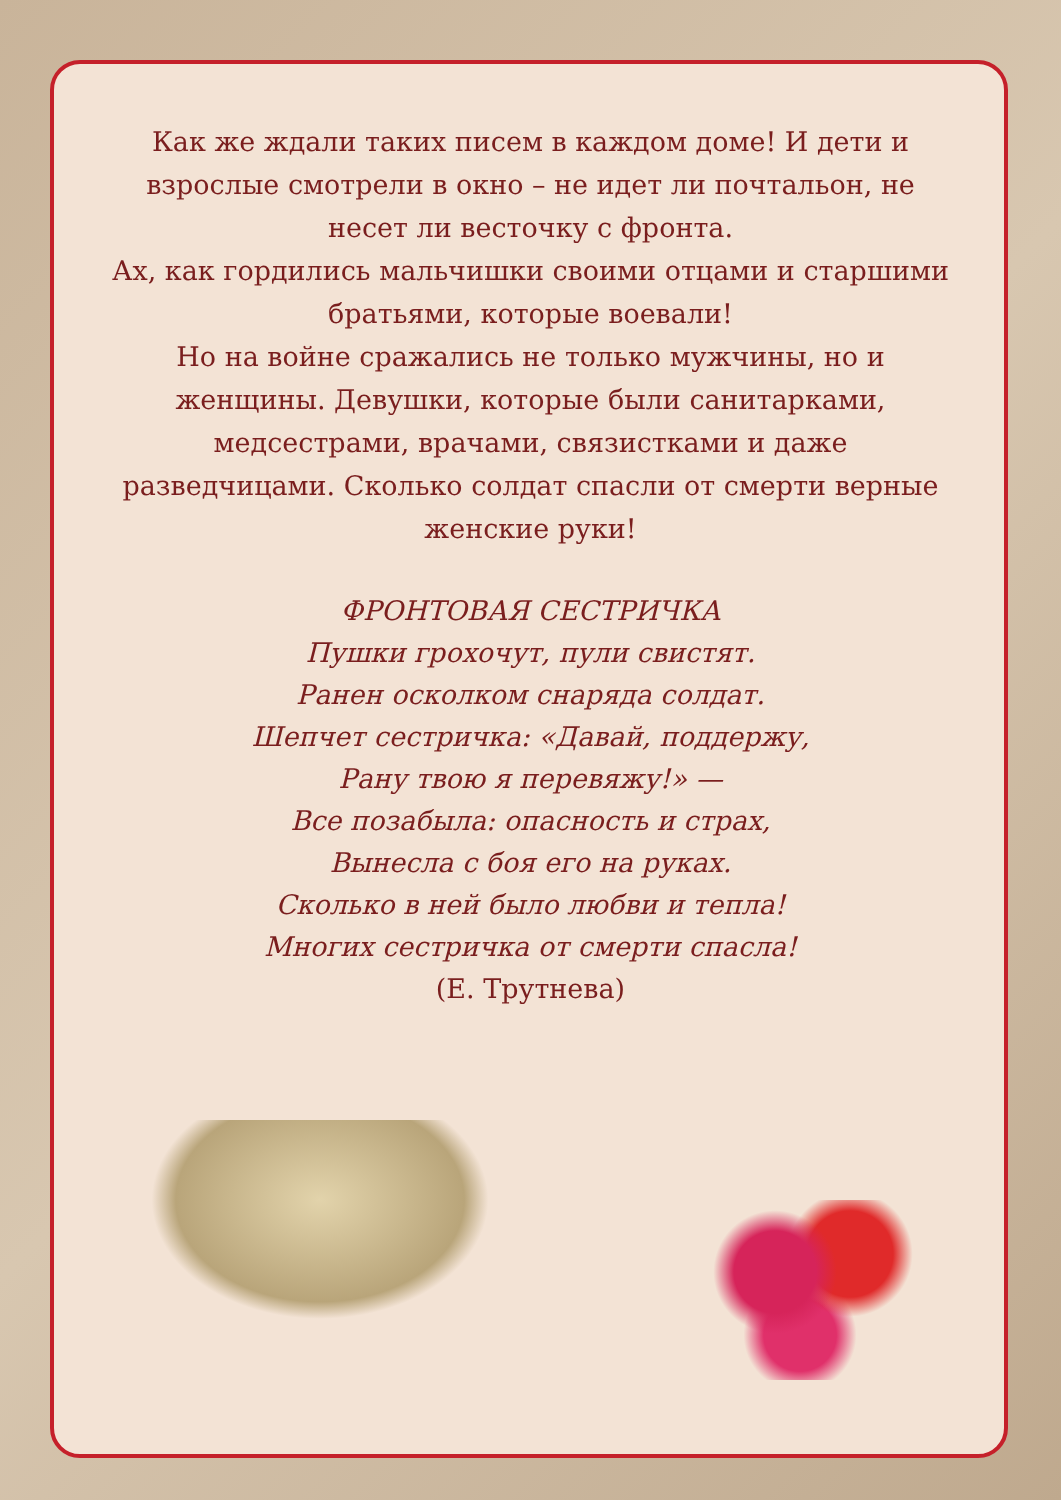Как же ждали таких писем в каждом доме! И дети и взрослые смотрели в окно – не идет ли почтальон, не несет ли весточку с фронта.
Ах, как гордились мальчишки своими отцами и старшими братьями, которые воевали!
Но на войне сражались не только мужчины, но и женщины. Девушки, которые были санитарками, медсестрами, врачами, связистками и даже разведчицами. Сколько солдат спасли от смерти верные женские руки!
ФРОНТОВАЯ СЕСТРИЧКА
Пушки грохочут, пули свистят.
Ранен осколком снаряда солдат.
Шепчет сестричка: «Давай, поддержу,
Рану твою я перевяжу!» —
Все позабыла: опасность и страх,
Вынесла с боя его на руках.
Сколько в ней было любви и тепла!
Многих сестричка от смерти спасла!
(Е. Трутнева)